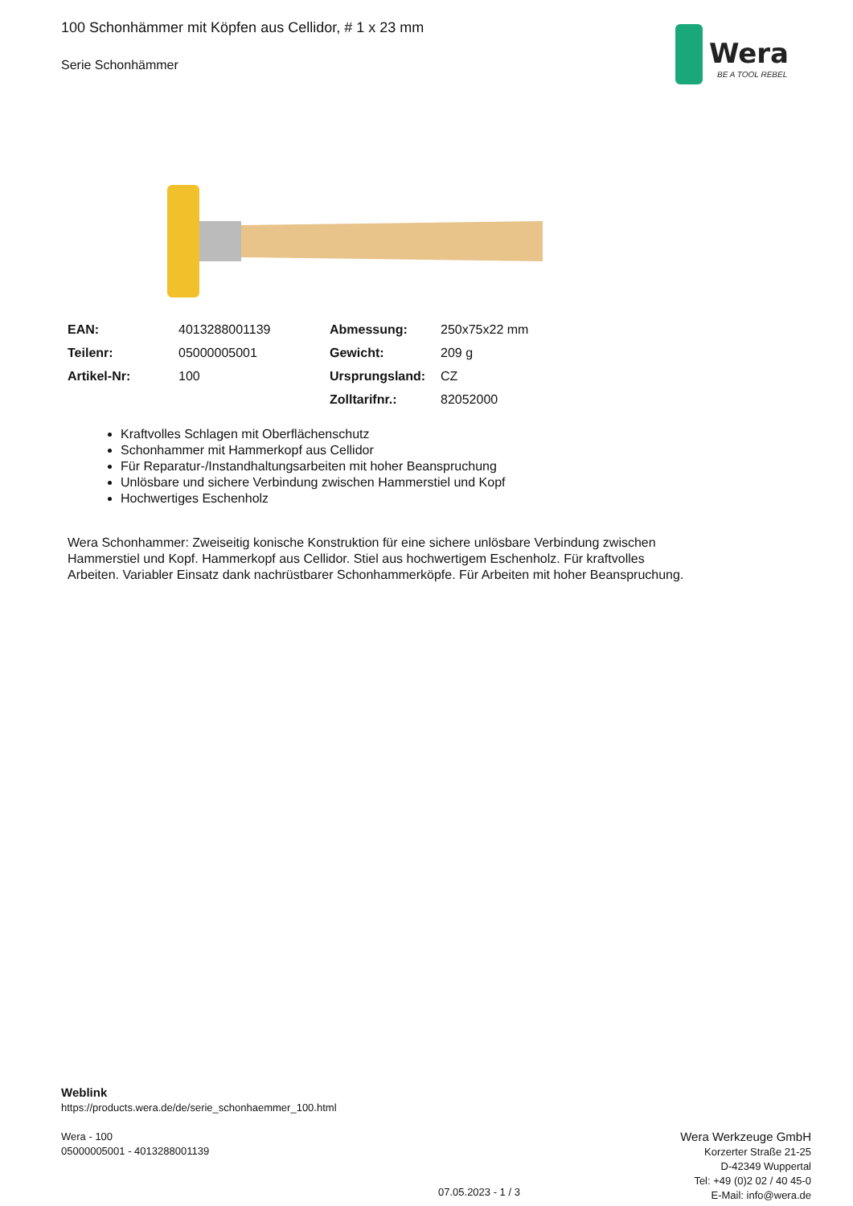100 Schonhämmer mit Köpfen aus Cellidor, # 1 x 23 mm
Serie Schonhämmer
Wera
BE A TOOL REBEL
| EAN: | 4013288001139 | Abmessung: | 250x75x22 mm |
| Teilenr: | 05000005001 | Gewicht: | 209 g |
| Artikel-Nr: | 100 | Ursprungsland: | CZ |
| | | Zolltarifnr.: | 82052000 |
Kraftvolles Schlagen mit Oberflächenschutz
Schonhammer mit Hammerkopf aus Cellidor
Für Reparatur-/Instandhaltungsarbeiten mit hoher Beanspruchung
Unlösbare und sichere Verbindung zwischen Hammerstiel und Kopf
Hochwertiges Eschenholz
Wera Schonhammer: Zweiseitig konische Konstruktion für eine sichere unlösbare Verbindung zwischen Hammerstiel und Kopf. Hammerkopf aus Cellidor. Stiel aus hochwertigem Eschenholz. Für kraftvolles Arbeiten. Variabler Einsatz dank nachrüstbarer Schonhammerköpfe. Für Arbeiten mit hoher Beanspruchung.
Weblink
https://products.wera.de/de/serie_schonhaemmer_100.html
Wera - 100
05000005001 - 4013288001139
Wera Werkzeuge GmbH
Korzerter Straße 21-25
D-42349 Wuppertal
Tel: +49 (0)2 02 / 40 45-0
E-Mail: info@wera.de
07.05.2023 - 1 / 3